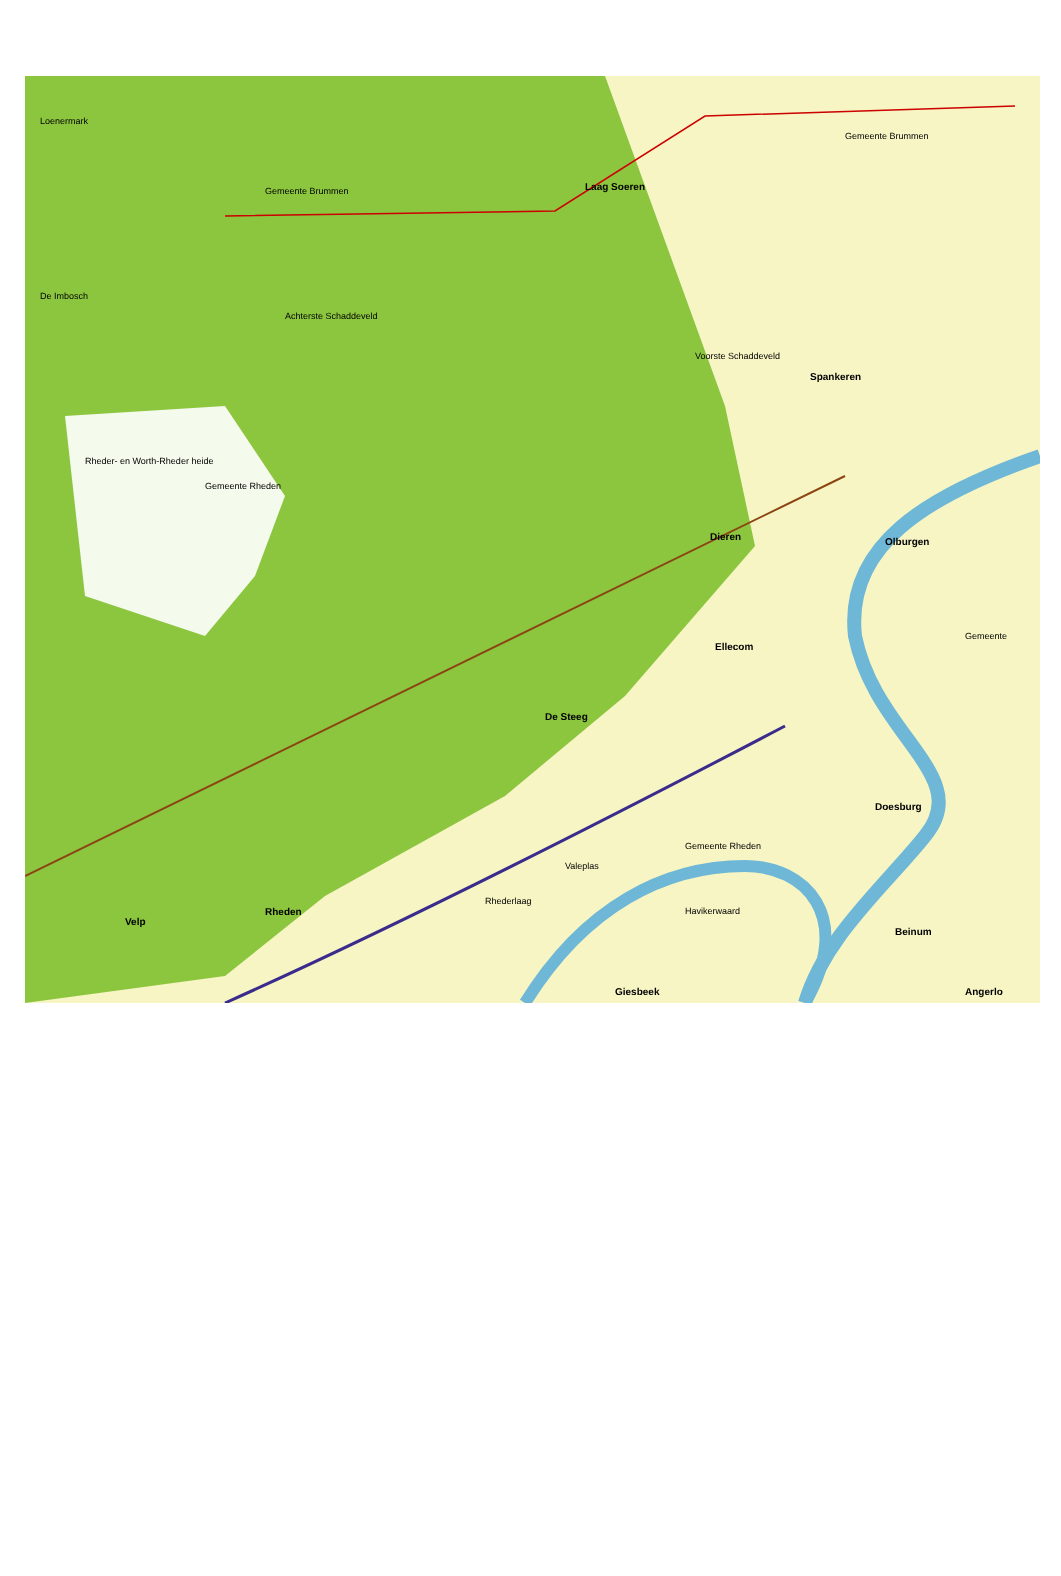Loenermark
De Imbosch
Laag Soeren
Gemeente Brummen
Gemeente Brummen
Voorste Schaddeveld
Achterste Schaddeveld
Rheder- en Worth-Rheder heide
Gemeente Rheden
Dieren
Spankeren
Olburgen
Ellecom
De Steeg
Doesburg
Gemeente Rheden
Valeplas
Rhederlaag
Rheden
Velp
Giesbeek
Havikerwaard
Beinum
Angerlo
Gemeente